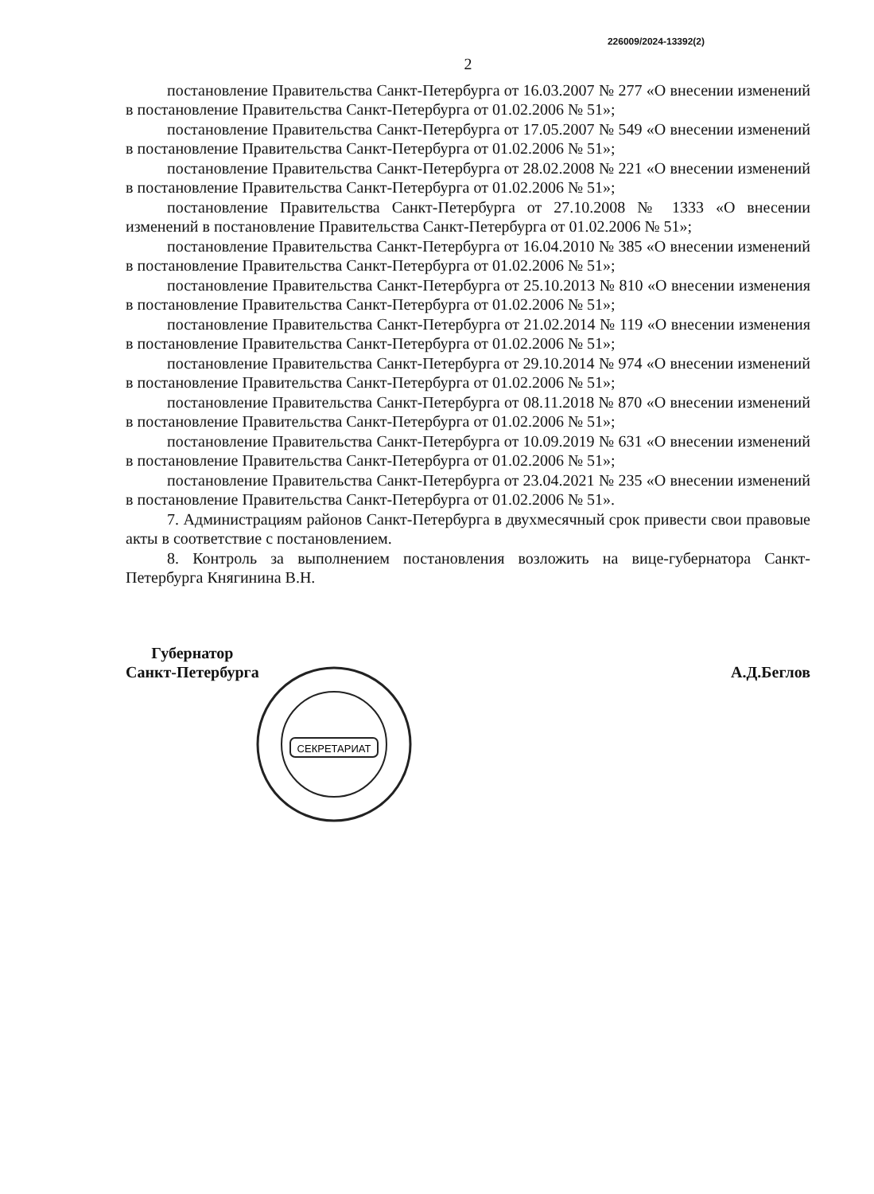226009/2024-13392(2)
2
постановление Правительства Санкт-Петербурга от 16.03.2007 № 277 «О внесении изменений в постановление Правительства Санкт-Петербурга от 01.02.2006 № 51»;
постановление Правительства Санкт-Петербурга от 17.05.2007 № 549 «О внесении изменений в постановление Правительства Санкт-Петербурга от 01.02.2006 № 51»;
постановление Правительства Санкт-Петербурга от 28.02.2008 № 221 «О внесении изменений в постановление Правительства Санкт-Петербурга от 01.02.2006 № 51»;
постановление Правительства Санкт-Петербурга от 27.10.2008 № 1333 «О внесении изменений в постановление Правительства Санкт-Петербурга от 01.02.2006 № 51»;
постановление Правительства Санкт-Петербурга от 16.04.2010 № 385 «О внесении изменений в постановление Правительства Санкт-Петербурга от 01.02.2006 № 51»;
постановление Правительства Санкт-Петербурга от 25.10.2013 № 810 «О внесении изменения в постановление Правительства Санкт-Петербурга от 01.02.2006 № 51»;
постановление Правительства Санкт-Петербурга от 21.02.2014 № 119 «О внесении изменения в постановление Правительства Санкт-Петербурга от 01.02.2006 № 51»;
постановление Правительства Санкт-Петербурга от 29.10.2014 № 974 «О внесении изменений в постановление Правительства Санкт-Петербурга от 01.02.2006 № 51»;
постановление Правительства Санкт-Петербурга от 08.11.2018 № 870 «О внесении изменений в постановление Правительства Санкт-Петербурга от 01.02.2006 № 51»;
постановление Правительства Санкт-Петербурга от 10.09.2019 № 631 «О внесении изменений в постановление Правительства Санкт-Петербурга от 01.02.2006 № 51»;
постановление Правительства Санкт-Петербурга от 23.04.2021 № 235 «О внесении изменений в постановление Правительства Санкт-Петербурга от 01.02.2006 № 51».
7. Администрациям районов Санкт-Петербурга в двухмесячный срок привести свои правовые акты в соответствие с постановлением.
8. Контроль за выполнением постановления возложить на вице-губернатора Санкт-Петербурга Княгинина В.Н.
Губернатор
Санкт-Петербурга
А.Д.Беглов
СЕКРЕТАРИАТ